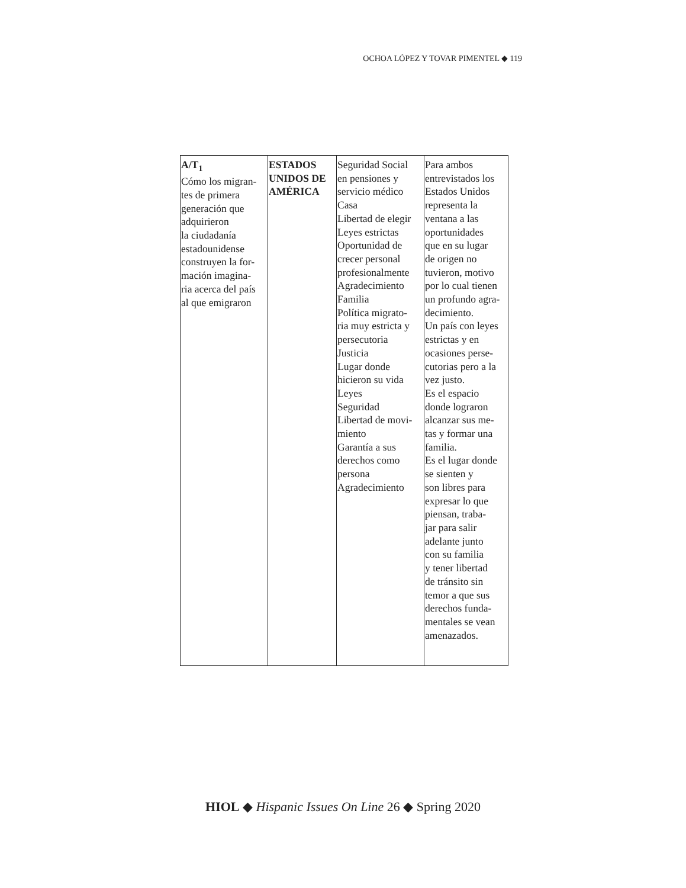OCHOA LÓPEZ Y TOVAR PIMENTEL ◆ 119
| A/T<sub>1</sub> Cómo los migran- tes de primera generación que adquirieron la ciudadanía estadounidense construyen la for- mación imagina- ria acerca del país al que emigraron | ESTADOS UNIDOS DE AMÉRICA | Seguridad Social en pensiones y servicio médico Casa Libertad de elegir Leyes estrictas Oportunidad de crecer personal profesionalmente Agradecimiento Familia Política migrato- ria muy estricta y persecutoria Justicia Lugar donde hicieron su vida Leyes Seguridad Libertad de movi- miento Garantía a sus derechos como persona Agradecimiento | Para ambos entrevistados los Estados Unidos representa la ventana a las oportunidades que en su lugar de origen no tuvieron, motivo por lo cual tienen un profundo agra- decimiento. Un país con leyes estrictas y en ocasiones perse- cutorias pero a la vez justo. Es el espacio donde lograron alcanzar sus me- tas y formar una familia. Es el lugar donde se sienten y son libres para expresar lo que piensan, traba- jar para salir adelante junto con su familia y tener libertad de tránsito sin temor a que sus derechos funda- mentales se vean amenazados. |
HIOL ◆ Hispanic Issues On Line 26 ◆ Spring 2020